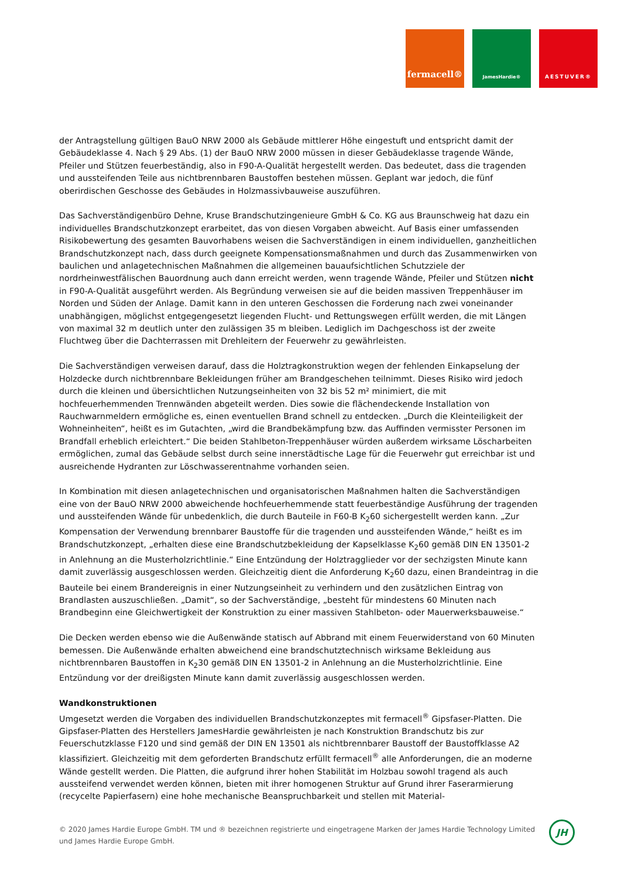fermacell®
JamesHardie® AESTUVER®
der Antragstellung gültigen BauO NRW 2000 als Gebäude mittlerer Höhe eingestuft und entspricht damit der Gebäudeklasse 4. Nach § 29 Abs. (1) der BauO NRW 2000 müssen in dieser Gebäudeklasse tragende Wände, Pfeiler und Stützen feuerbeständig, also in F90-A-Qualität hergestellt werden. Das bedeutet, dass die tragenden und aussteifenden Teile aus nichtbrennbaren Baustoffen bestehen müssen. Geplant war jedoch, die fünf oberirdischen Geschosse des Gebäudes in Holzmassivbauweise auszuführen.
Das Sachverständigenbüro Dehne, Kruse Brandschutzingenieure GmbH & Co. KG aus Braunschweig hat dazu ein individuelles Brandschutzkonzept erarbeitet, das von diesen Vorgaben abweicht. Auf Basis einer umfassenden Risikobewertung des gesamten Bauvorhabens weisen die Sachverständigen in einem individuellen, ganzheitlichen Brandschutzkonzept nach, dass durch geeignete Kompensationsmaßnahmen und durch das Zusammenwirken von baulichen und anlagetechnischen Maßnahmen die allgemeinen bauaufsichtlichen Schutzziele der nordrheinwestfälischen Bauordnung auch dann erreicht werden, wenn tragende Wände, Pfeiler und Stützen nicht in F90-A-Qualität ausgeführt werden. Als Begründung verweisen sie auf die beiden massiven Treppenhäuser im Norden und Süden der Anlage. Damit kann in den unteren Geschossen die Forderung nach zwei voneinander unabhängigen, möglichst entgegengesetzt liegenden Flucht- und Rettungswegen erfüllt werden, die mit Längen von maximal 32 m deutlich unter den zulässigen 35 m bleiben. Lediglich im Dachgeschoss ist der zweite Fluchtweg über die Dachterrassen mit Drehleitern der Feuerwehr zu gewährleisten.
Die Sachverständigen verweisen darauf, dass die Holztragkonstruktion wegen der fehlenden Einkapselung der Holzdecke durch nichtbrennbare Bekleidungen früher am Brandgeschehen teilnimmt. Dieses Risiko wird jedoch durch die kleinen und übersichtlichen Nutzungseinheiten von 32 bis 52 m² minimiert, die mit hochfeuerhemmenden Trennwänden abgeteilt werden. Dies sowie die flächendeckende Installation von Rauchwarnmeldern ermögliche es, einen eventuellen Brand schnell zu entdecken. „Durch die Kleinteiligkeit der Wohneinheiten“, heißt es im Gutachten, „wird die Brandbekämpfung bzw. das Auffinden vermisster Personen im Brandfall erheblich erleichtert.“ Die beiden Stahlbeton-Treppenhäuser würden außerdem wirksame Löscharbeiten ermöglichen, zumal das Gebäude selbst durch seine innerstädtische Lage für die Feuerwehr gut erreichbar ist und ausreichende Hydranten zur Löschwasserentnahme vorhanden seien.
In Kombination mit diesen anlagetechnischen und organisatorischen Maßnahmen halten die Sachverständigen eine von der BauO NRW 2000 abweichende hochfeuerhemmende statt feuerbeständige Ausführung der tragenden und aussteifenden Wände für unbedenklich, die durch Bauteile in F60-B K<sub>2</sub>60 sichergestellt werden kann. „Zur Kompensation der Verwendung brennbarer Baustoffe für die tragenden und aussteifenden Wände,“ heißt es im Brandschutzkonzept, „erhalten diese eine Brandschutzbekleidung der Kapselklasse K<sub>2</sub>60 gemäß DIN EN 13501-2 in Anlehnung an die Musterholzrichtlinie.“ Eine Entzündung der Holztragglieder vor der sechzigsten Minute kann damit zuverlässig ausgeschlossen werden. Gleichzeitig dient die Anforderung K<sub>2</sub>60 dazu, einen Brandeintrag in die Bauteile bei einem Brandereignis in einer Nutzungseinheit zu verhindern und den zusätzlichen Eintrag von Brandlasten auszuschließen. „Damit“, so der Sachverständige, „besteht für mindestens 60 Minuten nach Brandbeginn eine Gleichwertigkeit der Konstruktion zu einer massiven Stahlbeton- oder Mauerwerksbauweise.“
Die Decken werden ebenso wie die Außenwände statisch auf Abbrand mit einem Feuerwiderstand von 60 Minuten bemessen. Die Außenwände erhalten abweichend eine brandschutztechnisch wirksame Bekleidung aus nichtbrennbaren Baustoffen in K<sub>2</sub>30 gemäß DIN EN 13501-2 in Anlehnung an die Musterholzrichtlinie. Eine Entzündung vor der dreißigsten Minute kann damit zuverlässig ausgeschlossen werden.
Wandkonstruktionen
Umgesetzt werden die Vorgaben des individuellen Brandschutzkonzeptes mit fermacell<sup>®</sup> Gipsfaser-Platten. Die Gipsfaser-Platten des Herstellers JamesHardie gewährleisten je nach Konstruktion Brandschutz bis zur Feuerschutzklasse F120 und sind gemäß der DIN EN 13501 als nichtbrennbarer Baustoff der Baustoffklasse A2 klassifiziert. Gleichzeitig mit dem geforderten Brandschutz erfüllt fermacell<sup>®</sup> alle Anforderungen, die an moderne Wände gestellt werden. Die Platten, die aufgrund ihrer hohen Stabilität im Holzbau sowohl tragend als auch aussteifend verwendet werden können, bieten mit ihrer homogenen Struktur auf Grund ihrer Faserarmierung (recycelte Papierfasern) eine hohe mechanische Beanspruchbarkeit und stellen mit Material-
© 2020 James Hardie Europe GmbH. TM und ® bezeichnen registrierte und eingetragene Marken der James Hardie Technology Limited und James Hardie Europe GmbH.
JH